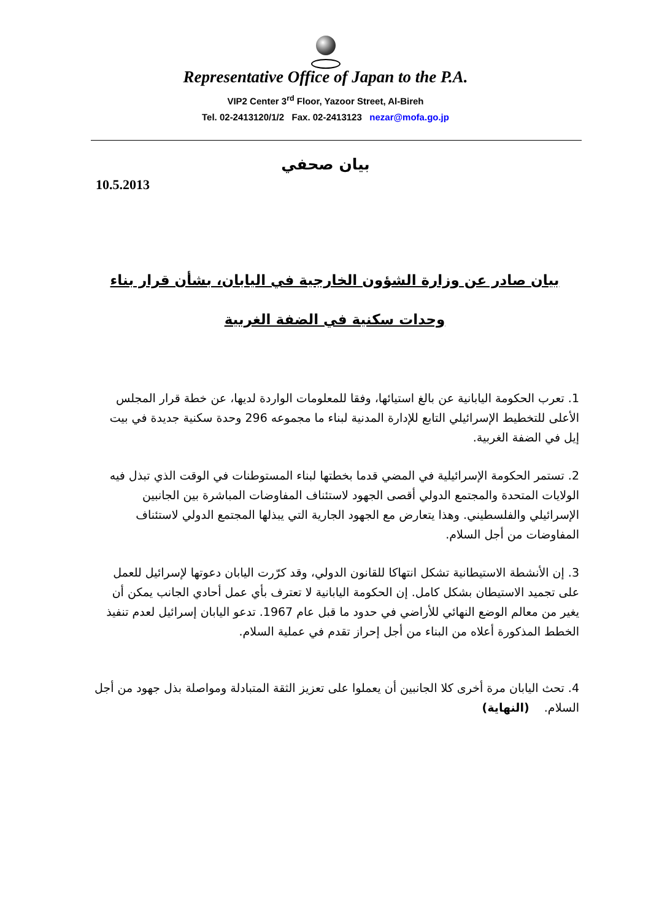Representative Office of Japan to the P.A.
VIP2 Center 3<sup>rd</sup> Floor, Yazoor Street, Al-Bireh
Tel. 02-2413120/1/2 Fax. 02-2413123 nezar@mofa.go.jp
بيان صحفي
10.5.2013
بيان صادر عن وزارة الشؤون الخارجية في اليابان، بشأن قرار بناء وحدات سكنية في الضفة الغربية
1. تعرب الحكومة اليابانية عن بالغ استيائها، وفقا للمعلومات الواردة لديها، عن خطة قرار المجلس الأعلى للتخطيط الإسرائيلي التابع للإدارة المدنية لبناء ما مجموعه 296 وحدة سكنية جديدة في بيت إيل في الضفة الغربية.
2. تستمر الحكومة الإسرائيلية في المضي قدما بخطتها لبناء المستوطنات في الوقت الذي تبذل فيه الولايات المتحدة والمجتمع الدولي أقصى الجهود لاستئناف المفاوضات المباشرة بين الجانبين الإسرائيلي والفلسطيني. وهذا يتعارض مع الجهود الجارية التي يبذلها المجتمع الدولي لاستئناف المفاوضات من أجل السلام.
3. إن الأنشطة الاستيطانية تشكل انتهاكا للقانون الدولي، وقد كرّرت اليابان دعوتها لإسرائيل للعمل على تجميد الاستيطان بشكل كامل. إن الحكومة اليابانية لا تعترف بأي عمل أحادي الجانب يمكن أن يغير من معالم الوضع النهائي للأراضي في حدود ما قبل عام 1967. تدعو اليابان إسرائيل لعدم تنفيذ الخطط المذكورة أعلاه من البناء من أجل إحراز تقدم في عملية السلام.
4. تحث اليابان مرة أخرى كلا الجانبين أن يعملوا على تعزيز الثقة المتبادلة ومواصلة بذل جهود من أجل السلام. (النهاية)